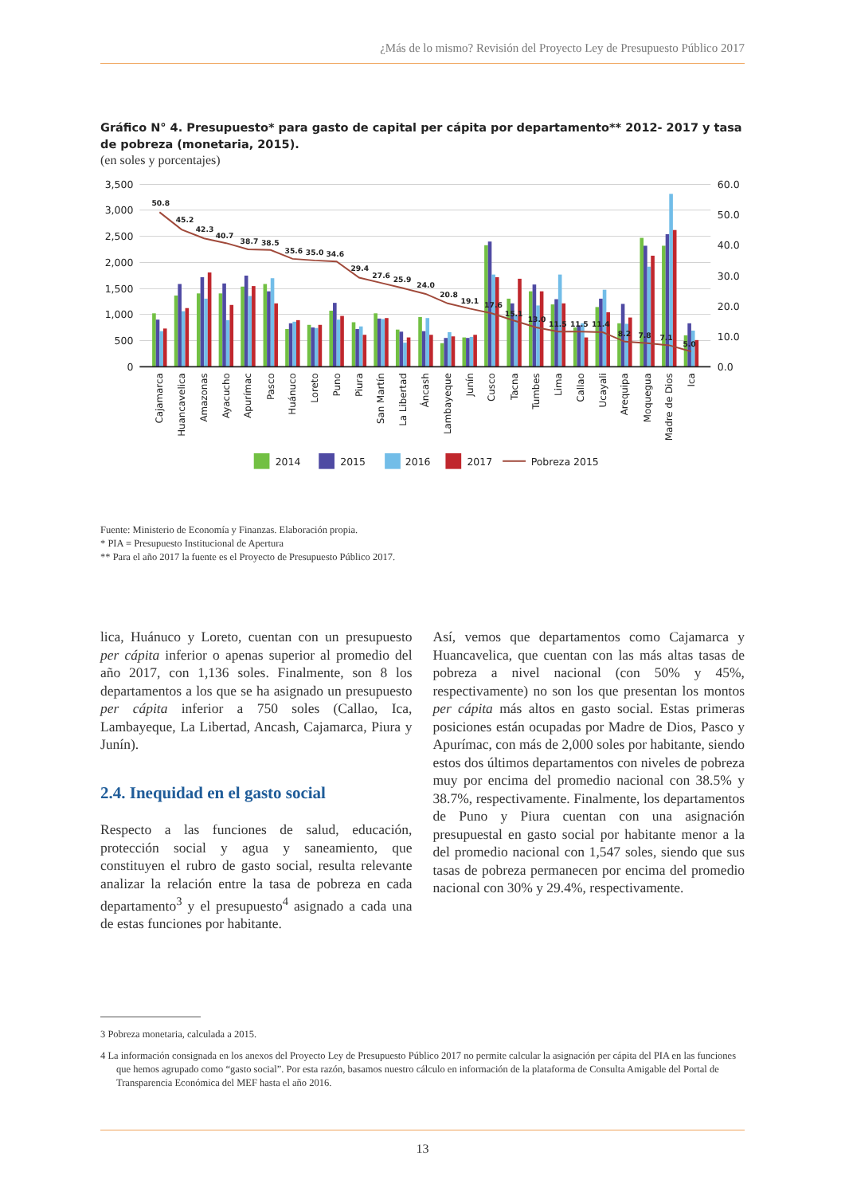¿Más de lo mismo? Revisión del Proyecto Ley de Presupuesto Público 2017
Gráfico N° 4. Presupuesto* para gasto de capital per cápita por departamento** 2012- 2017 y tasa de pobreza (monetaria, 2015).
(en soles y porcentajes)
3,500
3,000
2,500
2,000
1,500
1,000
500
0
60.0
50.0
40.0
30.0
20.0
10.0
0.0
50.8
45.2
42.3
40.7
38.7
38.5
35.6
35.0
34.6
29.4
27.6
25.9
24.0
20.8
19.1
17.6
15.1
13.0
11.5
11.5
11.4
8.2
7.8
7.1
5.0
Cajamarca
Huancavelica
Amazonas
Ayacucho
Apurímac
Pasco
Huánuco
Loreto
Puno
Piura
San Martín
La Libertad
Áncash
Lambayeque
Junín
Cusco
Tacna
Tumbes
Lima
Callao
Ucayali
Arequipa
Moquegua
Madre de Dios
Ica
2014
2015
2016
2017
Pobreza 2015
Fuente: Ministerio de Economía y Finanzas. Elaboración propia.
* PIA = Presupuesto Institucional de Apertura
** Para el año 2017 la fuente es el Proyecto de Presupuesto Público 2017.
lica, Huánuco y Loreto, cuentan con un presupuesto per cápita inferior o apenas superior al promedio del año 2017, con 1,136 soles. Finalmente, son 8 los departamentos a los que se ha asignado un presupuesto per cápita inferior a 750 soles (Callao, Ica, Lambayeque, La Libertad, Ancash, Cajamarca, Piura y Junín).
2.4. Inequidad en el gasto social
Respecto a las funciones de salud, educación, protección social y agua y saneamiento, que constituyen el rubro de gasto social, resulta relevante analizar la relación entre la tasa de pobreza en cada departamento<sup>3</sup> y el presupuesto<sup>4</sup> asignado a cada una de estas funciones por habitante.
Así, vemos que departamentos como Cajamarca y Huancavelica, que cuentan con las más altas tasas de pobreza a nivel nacional (con 50% y 45%, respectivamente) no son los que presentan los montos per cápita más altos en gasto social. Estas primeras posiciones están ocupadas por Madre de Dios, Pasco y Apurímac, con más de 2,000 soles por habitante, siendo estos dos últimos departamentos con niveles de pobreza muy por encima del promedio nacional con 38.5% y 38.7%, respectivamente. Finalmente, los departamentos de Puno y Piura cuentan con una asignación presupuestal en gasto social por habitante menor a la del promedio nacional con 1,547 soles, siendo que sus tasas de pobreza permanecen por encima del promedio nacional con 30% y 29.4%, respectivamente.
3 Pobreza monetaria, calculada a 2015.
4 La información consignada en los anexos del Proyecto Ley de Presupuesto Público 2017 no permite calcular la asignación per cápita del PIA en las funciones que hemos agrupado como “gasto social”. Por esta razón, basamos nuestro cálculo en información de la plataforma de Consulta Amigable del Portal de Transparencia Económica del MEF hasta el año 2016.
13